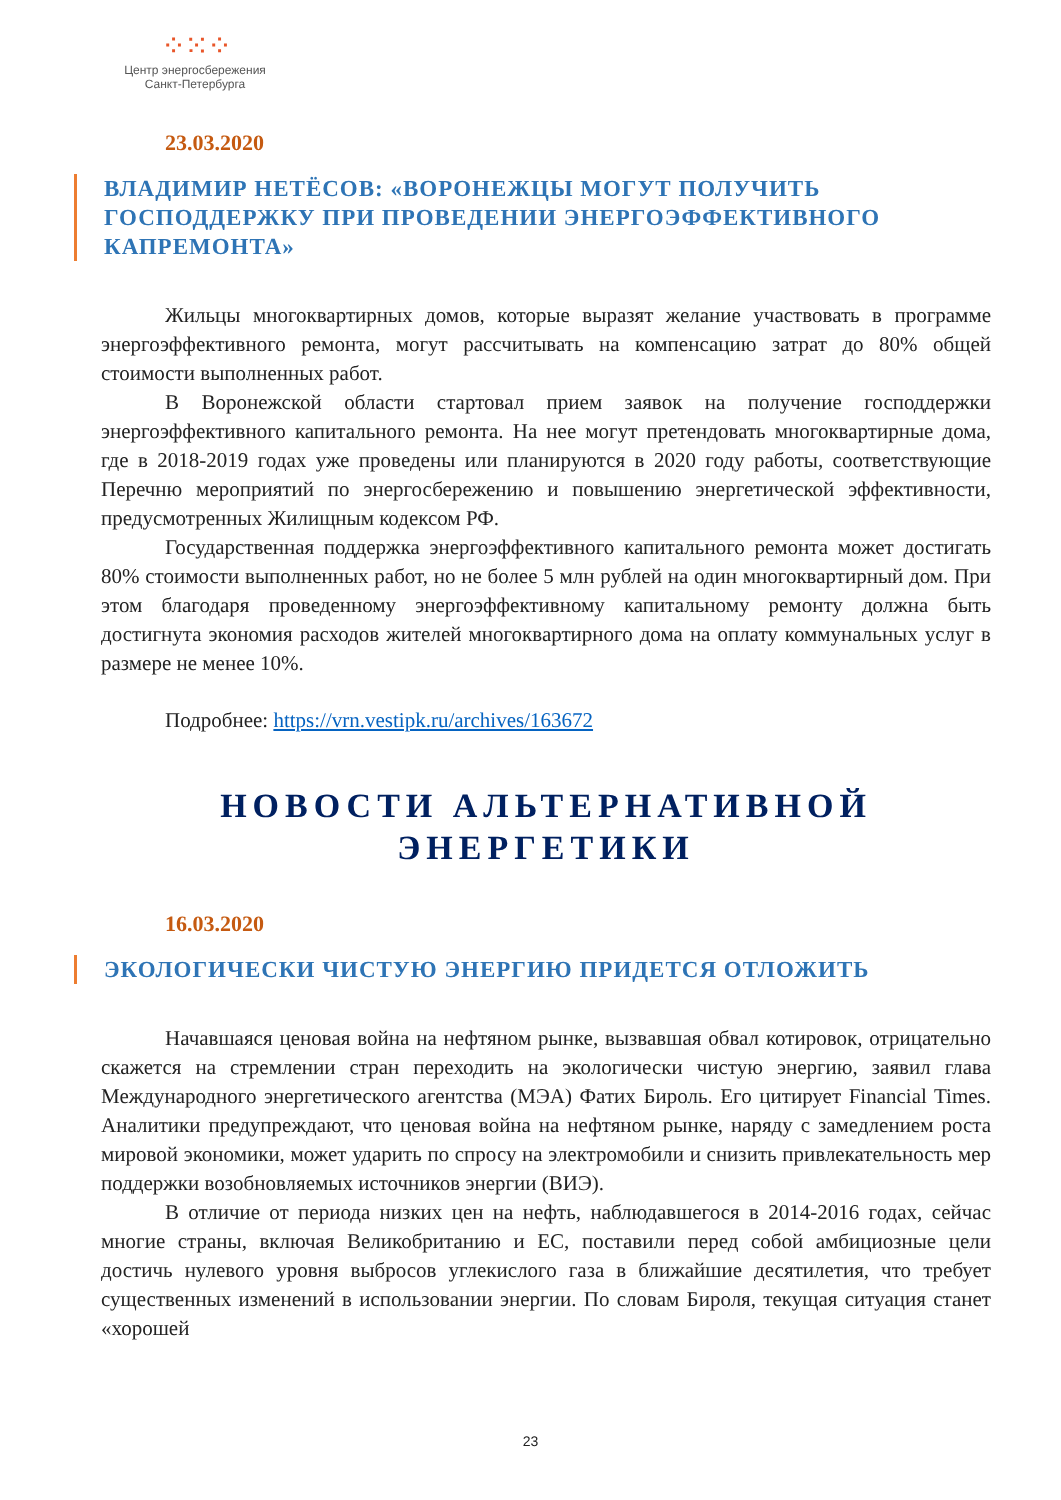⁘⁙⁘
Центр энергосбережения
Санкт-Петербурга
23.03.2020
ВЛАДИМИР НЕТЁСОВ: «ВОРОНЕЖЦЫ МОГУТ ПОЛУЧИТЬ ГОСПОДДЕРЖКУ ПРИ ПРОВЕДЕНИИ ЭНЕРГОЭФФЕКТИВНОГО КАПРЕМОНТА»
Жильцы многоквартирных домов, которые выразят желание участвовать в программе энергоэффективного ремонта, могут рассчитывать на компенсацию затрат до 80% общей стоимости выполненных работ.
В Воронежской области стартовал прием заявок на получение господдержки энергоэффективного капитального ремонта. На нее могут претендовать многоквартирные дома, где в 2018-2019 годах уже проведены или планируются в 2020 году работы, соответствующие Перечню мероприятий по энергосбережению и повышению энергетической эффективности, предусмотренных Жилищным кодексом РФ.
Государственная поддержка энергоэффективного капитального ремонта может достигать 80% стоимости выполненных работ, но не более 5 млн рублей на один многоквартирный дом. При этом благодаря проведенному энергоэффективному капитальному ремонту должна быть достигнута экономия расходов жителей многоквартирного дома на оплату коммунальных услуг в размере не менее 10%.
Подробнее: https://vrn.vestipk.ru/archives/163672
НОВОСТИ АЛЬТЕРНАТИВНОЙ
ЭНЕРГЕТИКИ
16.03.2020
ЭКОЛОГИЧЕСКИ ЧИСТУЮ ЭНЕРГИЮ ПРИДЕТСЯ ОТЛОЖИТЬ
Начавшаяся ценовая война на нефтяном рынке, вызвавшая обвал котировок, отрицательно скажется на стремлении стран переходить на экологически чистую энергию, заявил глава Международного энергетического агентства (МЭА) Фатих Бироль. Его цитирует Financial Times. Аналитики предупреждают, что ценовая война на нефтяном рынке, наряду с замедлением роста мировой экономики, может ударить по спросу на электромобили и снизить привлекательность мер поддержки возобновляемых источников энергии (ВИЭ).
В отличие от периода низких цен на нефть, наблюдавшегося в 2014-2016 годах, сейчас многие страны, включая Великобританию и ЕС, поставили перед собой амбициозные цели достичь нулевого уровня выбросов углекислого газа в ближайшие десятилетия, что требует существенных изменений в использовании энергии. По словам Бироля, текущая ситуация станет «хорошей
23